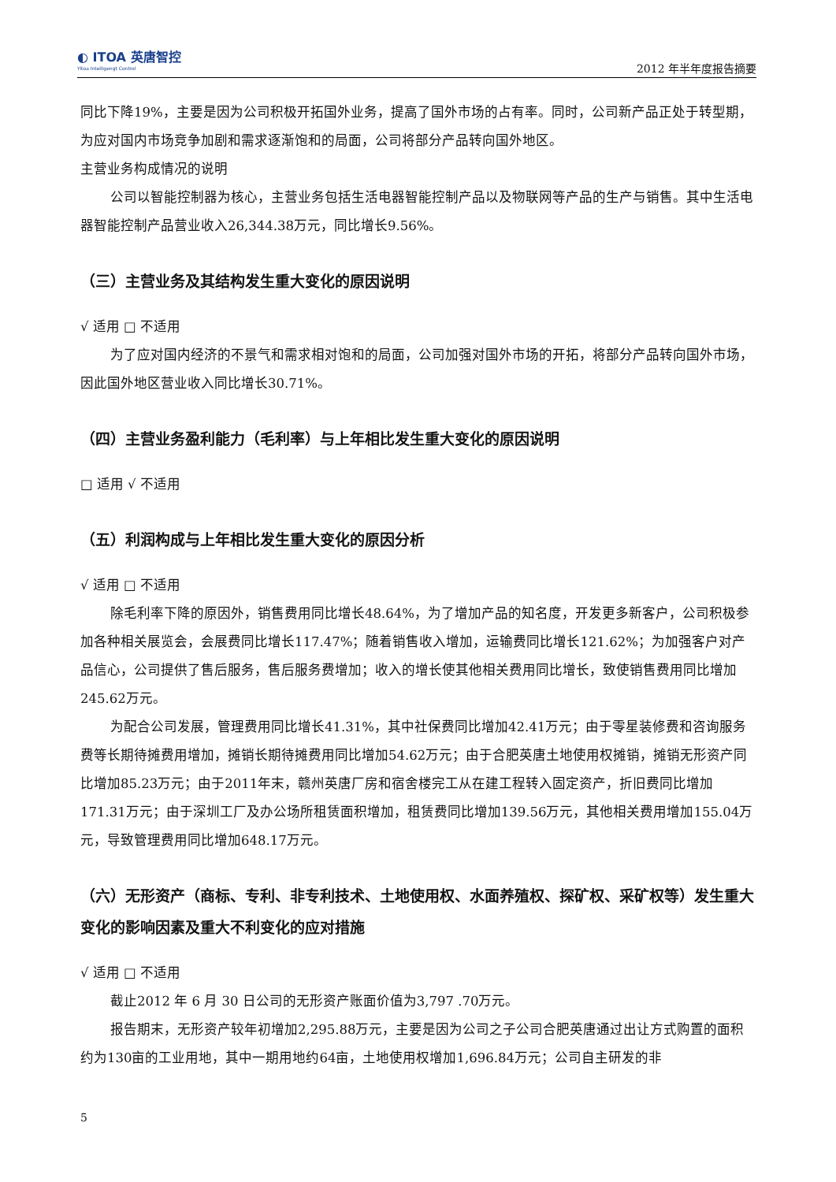◐ ITOA 英唐智控
Yitoa Intelligengt Control
2012 年半年度报告摘要
同比下降19%，主要是因为公司积极开拓国外业务，提高了国外市场的占有率。同时，公司新产品正处于转型期，为应对国内市场竞争加剧和需求逐渐饱和的局面，公司将部分产品转向国外地区。
主营业务构成情况的说明
公司以智能控制器为核心，主营业务包括生活电器智能控制产品以及物联网等产品的生产与销售。其中生活电器智能控制产品营业收入26,344.38万元，同比增长9.56%。
（三）主营业务及其结构发生重大变化的原因说明
√ 适用 □ 不适用
为了应对国内经济的不景气和需求相对饱和的局面，公司加强对国外市场的开拓，将部分产品转向国外市场，因此国外地区营业收入同比增长30.71%。
（四）主营业务盈利能力（毛利率）与上年相比发生重大变化的原因说明
□ 适用 √ 不适用
（五）利润构成与上年相比发生重大变化的原因分析
√ 适用 □ 不适用
除毛利率下降的原因外，销售费用同比增长48.64%，为了增加产品的知名度，开发更多新客户，公司积极参加各种相关展览会，会展费同比增长117.47%；随着销售收入增加，运输费同比增长121.62%；为加强客户对产品信心，公司提供了售后服务，售后服务费增加；收入的增长使其他相关费用同比增长，致使销售费用同比增加245.62万元。
为配合公司发展，管理费用同比增长41.31%，其中社保费同比增加42.41万元；由于零星装修费和咨询服务费等长期待摊费用增加，摊销长期待摊费用同比增加54.62万元；由于合肥英唐土地使用权摊销，摊销无形资产同比增加85.23万元；由于2011年末，赣州英唐厂房和宿舍楼完工从在建工程转入固定资产，折旧费同比增加171.31万元；由于深圳工厂及办公场所租赁面积增加，租赁费同比增加139.56万元，其他相关费用增加155.04万元，导致管理费用同比增加648.17万元。
（六）无形资产（商标、专利、非专利技术、土地使用权、水面养殖权、探矿权、采矿权等）发生重大变化的影响因素及重大不利变化的应对措施
√ 适用 □ 不适用
截止2012 年 6 月 30 日公司的无形资产账面价值为3,797 .70万元。
报告期末，无形资产较年初增加2,295.88万元，主要是因为公司之子公司合肥英唐通过出让方式购置的面积约为130亩的工业用地，其中一期用地约64亩，土地使用权增加1,696.84万元；公司自主研发的非
5